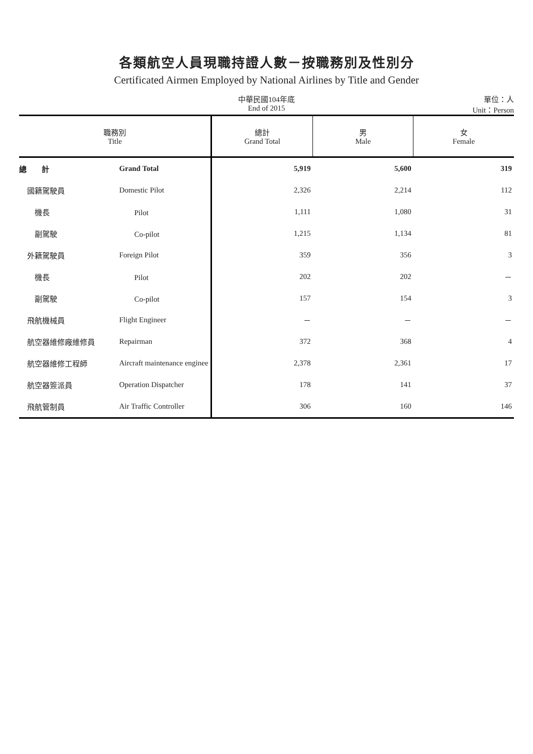各類航空人員現職持證人數－按職務別及性別分
Certificated Airmen Employed by National Airlines by Title and Gender
中華民國104年底
End of 2015
單位：人
Unit：Person
| 職務別 Title | | 總計 Grand Total | 男 Male | 女 Female |
| --- | --- | --- | --- | --- |
| 總 計 | Grand Total | 5,919 | 5,600 | 319 |
| 國籍駕駛員 | Domestic Pilot | 2,326 | 2,214 | 112 |
| 機長 | Pilot | 1,111 | 1,080 | 31 |
| 副駕駛 | Co-pilot | 1,215 | 1,134 | 81 |
| 外籍駕駛員 | Foreign Pilot | 359 | 356 | 3 |
| 機長 | Pilot | 202 | 202 | － |
| 副駕駛 | Co-pilot | 157 | 154 | 3 |
| 飛航機械員 | Flight Engineer | － | － | － |
| 航空器維修廠維修員 | Repairman | 372 | 368 | 4 |
| 航空器維修工程師 | Aircraft maintenance enginee | 2,378 | 2,361 | 17 |
| 航空器簽派員 | Operation Dispatcher | 178 | 141 | 37 |
| 飛航管制員 | Air Traffic Controller | 306 | 160 | 146 |